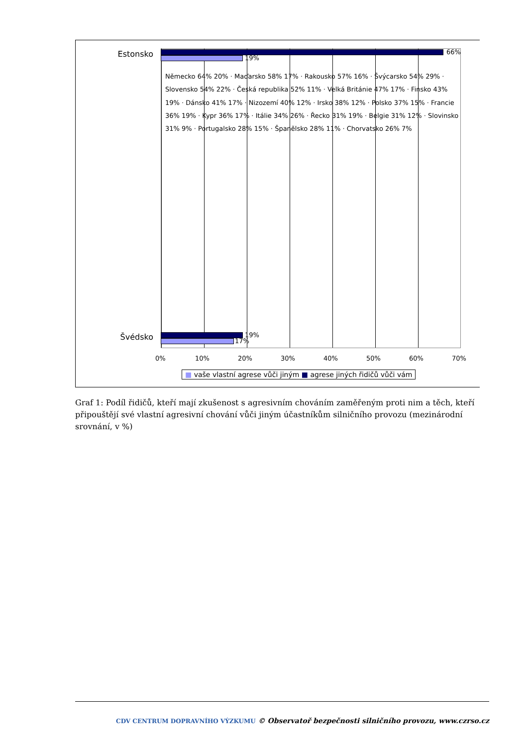Estonsko 66%
19%
Švédsko 19%
17%
Německo 64% 20% · Maďarsko 58% 17% · Rakousko 57% 16% · Švýcarsko 54% 29% · Slovensko 54% 22% · Česká republika 52% 11% · Velká Británie 47% 17% · Finsko 43% 19% · Dánsko 41% 17% · Nizozemí 40% 12% · Irsko 38% 12% · Polsko 37% 15% · Francie 36% 19% · Kypr 36% 17% · Itálie 34% 26% · Řecko 31% 19% · Belgie 31% 12% · Slovinsko 31% 9% · Portugalsko 28% 15% · Španělsko 28% 11% · Chorvatsko 26% 7%
0% 10% 20% 30% 40% 50% 60% 70%
■ vaše vlastní agrese vůči jiným ■ agrese jiných řidičů vůči vám
Graf 1: Podíl řidičů, kteří mají zkušenost s agresivním chováním zaměřeným proti nim a těch, kteří připouštějí své vlastní agresivní chování vůči jiným účastníkům silničního provozu (mezinárodní srovnání, v %)
CDV CENTRUM DOPRAVNÍHO VÝZKUMU © Observatoř bezpečnosti silničního provozu, www.czrso.cz